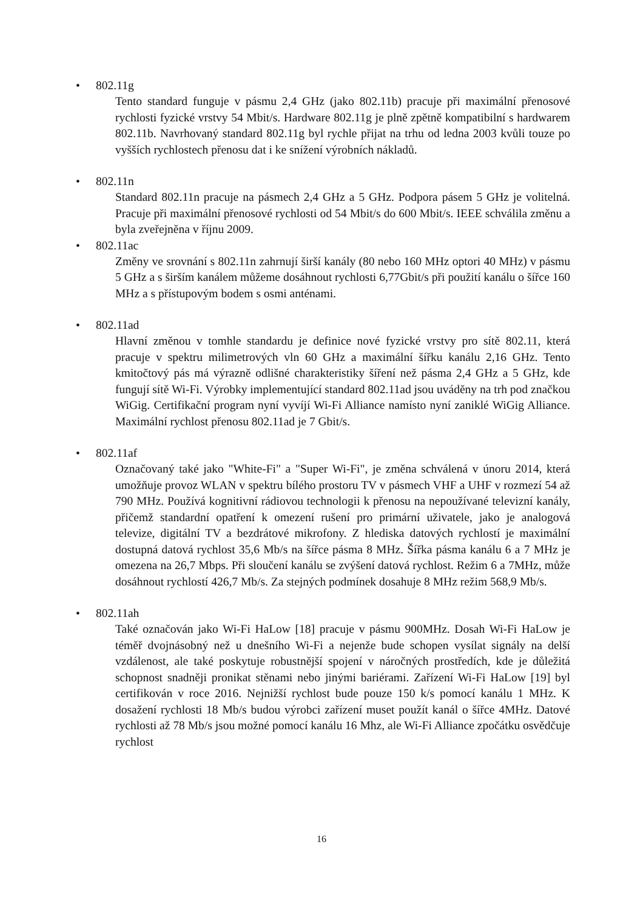• 802.11g
Tento standard funguje v pásmu 2,4 GHz (jako 802.11b) pracuje při maximální přenosové rychlosti fyzické vrstvy 54 Mbit/s. Hardware 802.11g je plně zpětně kompatibilní s hardwarem 802.11b. Navrhovaný standard 802.11g byl rychle přijat na trhu od ledna 2003 kvůli touze po vyšších rychlostech přenosu dat i ke snížení výrobních nákladů.
• 802.11n
Standard 802.11n pracuje na pásmech 2,4 GHz a 5 GHz. Podpora pásem 5 GHz je volitelná. Pracuje při maximální přenosové rychlosti od 54 Mbit/s do 600 Mbit/s. IEEE schválila změnu a byla zveřejněna v říjnu 2009.
• 802.11ac
Změny ve srovnání s 802.11n zahrnují širší kanály (80 nebo 160 MHz optori 40 MHz) v pásmu 5 GHz a s širším kanálem můžeme dosáhnout rychlosti 6,77Gbit/s při použití kanálu o šířce 160 MHz a s přístupovým bodem s osmi anténami.
• 802.11ad
Hlavní změnou v tomhle standardu je definice nové fyzické vrstvy pro sítě 802.11, která pracuje v spektru milimetrových vln 60 GHz a maximální šířku kanálu 2,16 GHz. Tento kmitočtový pás má výrazně odlišné charakteristiky šíření než pásma 2,4 GHz a 5 GHz, kde fungují sítě Wi-Fi. Výrobky implementující standard 802.11ad jsou uváděny na trh pod značkou WiGig. Certifikační program nyní vyvíjí Wi-Fi Alliance namísto nyní zaniklé WiGig Alliance. Maximální rychlost přenosu 802.11ad je 7 Gbit/s.
• 802.11af
Označovaný také jako "White-Fi" a "Super Wi-Fi", je změna schválená v únoru 2014, která umožňuje provoz WLAN v spektru bílého prostoru TV v pásmech VHF a UHF v rozmezí 54 až 790 MHz. Používá kognitivní rádiovou technologii k přenosu na nepoužívané televizní kanály, přičemž standardní opatření k omezení rušení pro primární uživatele, jako je analogová televize, digitální TV a bezdrátové mikrofony. Z hlediska datových rychlostí je maximální dostupná datová rychlost 35,6 Mb/s na šířce pásma 8 MHz. Šířka pásma kanálu 6 a 7 MHz je omezena na 26,7 Mbps. Při sloučení kanálu se zvýšení datová rychlost. Režim 6 a 7MHz, může dosáhnout rychlostí 426,7 Mb/s. Za stejných podmínek dosahuje 8 MHz režim 568,9 Mb/s.
• 802.11ah
Také označován jako Wi-Fi HaLow [18] pracuje v pásmu 900MHz. Dosah Wi-Fi HaLow je téměř dvojnásobný než u dnešního Wi-Fi a nejenže bude schopen vysílat signály na delší vzdálenost, ale také poskytuje robustnější spojení v náročných prostředích, kde je důležitá schopnost snadněji pronikat stěnami nebo jinými bariérami. Zařízení Wi-Fi HaLow [19] byl certifikován v roce 2016. Nejnižší rychlost bude pouze 150 k/s pomocí kanálu 1 MHz. K dosažení rychlosti 18 Mb/s budou výrobci zařízení muset použít kanál o šířce 4MHz. Datové rychlosti až 78 Mb/s jsou možné pomocí kanálu 16 Mhz, ale Wi-Fi Alliance zpočátku osvědčuje rychlost
16